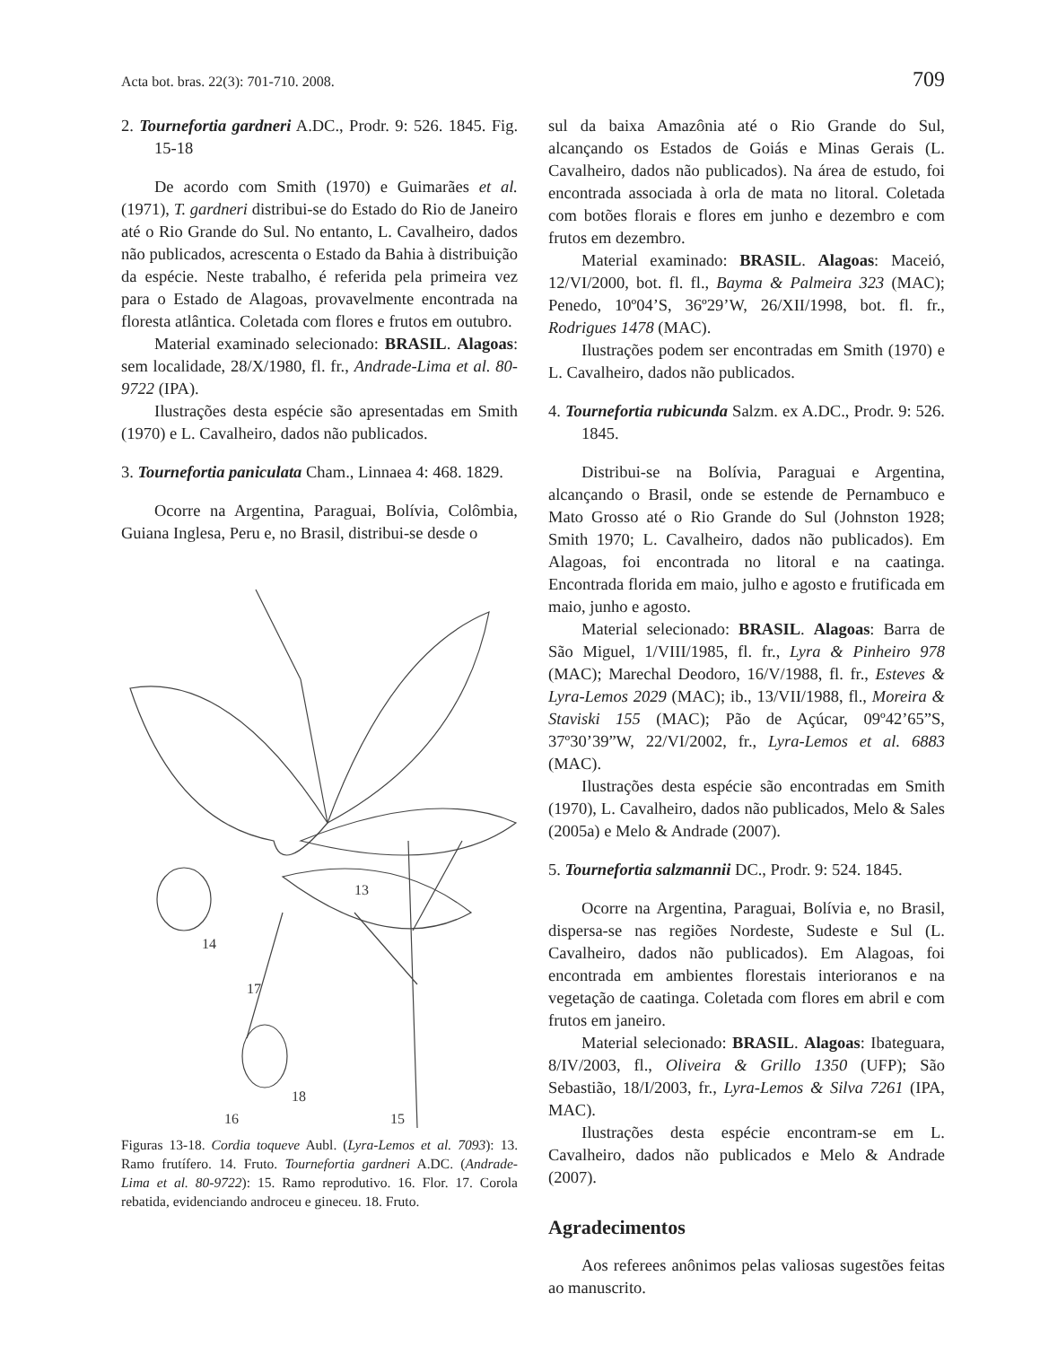Acta bot. bras. 22(3): 701-710. 2008. 709
2. Tournefortia gardneri A.DC., Prodr. 9: 526. 1845. Fig. 15-18
De acordo com Smith (1970) e Guimarães et al. (1971), T. gardneri distribui-se do Estado do Rio de Janeiro até o Rio Grande do Sul. No entanto, L. Cavalheiro, dados não publicados, acrescenta o Estado da Bahia à distribuição da espécie. Neste trabalho, é referida pela primeira vez para o Estado de Alagoas, provavelmente encontrada na floresta atlântica. Coletada com flores e frutos em outubro.
Material examinado selecionado: BRASIL. Alagoas: sem localidade, 28/X/1980, fl. fr., Andrade-Lima et al. 80-9722 (IPA).
Ilustrações desta espécie são apresentadas em Smith (1970) e L. Cavalheiro, dados não publicados.
3. Tournefortia paniculata Cham., Linnaea 4: 468. 1829.
Ocorre na Argentina, Paraguai, Bolívia, Colômbia, Guiana Inglesa, Peru e, no Brasil, distribui-se desde o
13
14
15
16
17
18
Figuras 13-18. Cordia toqueve Aubl. (Lyra-Lemos et al. 7093): 13. Ramo frutífero. 14. Fruto. Tournefortia gardneri A.DC. (Andrade-Lima et al. 80-9722): 15. Ramo reprodutivo. 16. Flor. 17. Corola rebatida, evidenciando androceu e gineceu. 18. Fruto.
sul da baixa Amazônia até o Rio Grande do Sul, alcançando os Estados de Goiás e Minas Gerais (L. Cavalheiro, dados não publicados). Na área de estudo, foi encontrada associada à orla de mata no litoral. Coletada com botões florais e flores em junho e dezembro e com frutos em dezembro.
Material examinado: BRASIL. Alagoas: Maceió, 12/VI/2000, bot. fl. fl., Bayma & Palmeira 323 (MAC); Penedo, 10º04’S, 36º29’W, 26/XII/1998, bot. fl. fr., Rodrigues 1478 (MAC).
Ilustrações podem ser encontradas em Smith (1970) e L. Cavalheiro, dados não publicados.
4. Tournefortia rubicunda Salzm. ex A.DC., Prodr. 9: 526. 1845.
Distribui-se na Bolívia, Paraguai e Argentina, alcançando o Brasil, onde se estende de Pernambuco e Mato Grosso até o Rio Grande do Sul (Johnston 1928; Smith 1970; L. Cavalheiro, dados não publicados). Em Alagoas, foi encontrada no litoral e na caatinga. Encontrada florida em maio, julho e agosto e frutificada em maio, junho e agosto.
Material selecionado: BRASIL. Alagoas: Barra de São Miguel, 1/VIII/1985, fl. fr., Lyra & Pinheiro 978 (MAC); Marechal Deodoro, 16/V/1988, fl. fr., Esteves & Lyra-Lemos 2029 (MAC); ib., 13/VII/1988, fl., Moreira & Staviski 155 (MAC); Pão de Açúcar, 09º42’65”S, 37º30’39”W, 22/VI/2002, fr., Lyra-Lemos et al. 6883 (MAC).
Ilustrações desta espécie são encontradas em Smith (1970), L. Cavalheiro, dados não publicados, Melo & Sales (2005a) e Melo & Andrade (2007).
5. Tournefortia salzmannii DC., Prodr. 9: 524. 1845.
Ocorre na Argentina, Paraguai, Bolívia e, no Brasil, dispersa-se nas regiões Nordeste, Sudeste e Sul (L. Cavalheiro, dados não publicados). Em Alagoas, foi encontrada em ambientes florestais interioranos e na vegetação de caatinga. Coletada com flores em abril e com frutos em janeiro.
Material selecionado: BRASIL. Alagoas: Ibateguara, 8/IV/2003, fl., Oliveira & Grillo 1350 (UFP); São Sebastião, 18/I/2003, fr., Lyra-Lemos & Silva 7261 (IPA, MAC).
Ilustrações desta espécie encontram-se em L. Cavalheiro, dados não publicados e Melo & Andrade (2007).
Agradecimentos
Aos referees anônimos pelas valiosas sugestões feitas ao manuscrito.